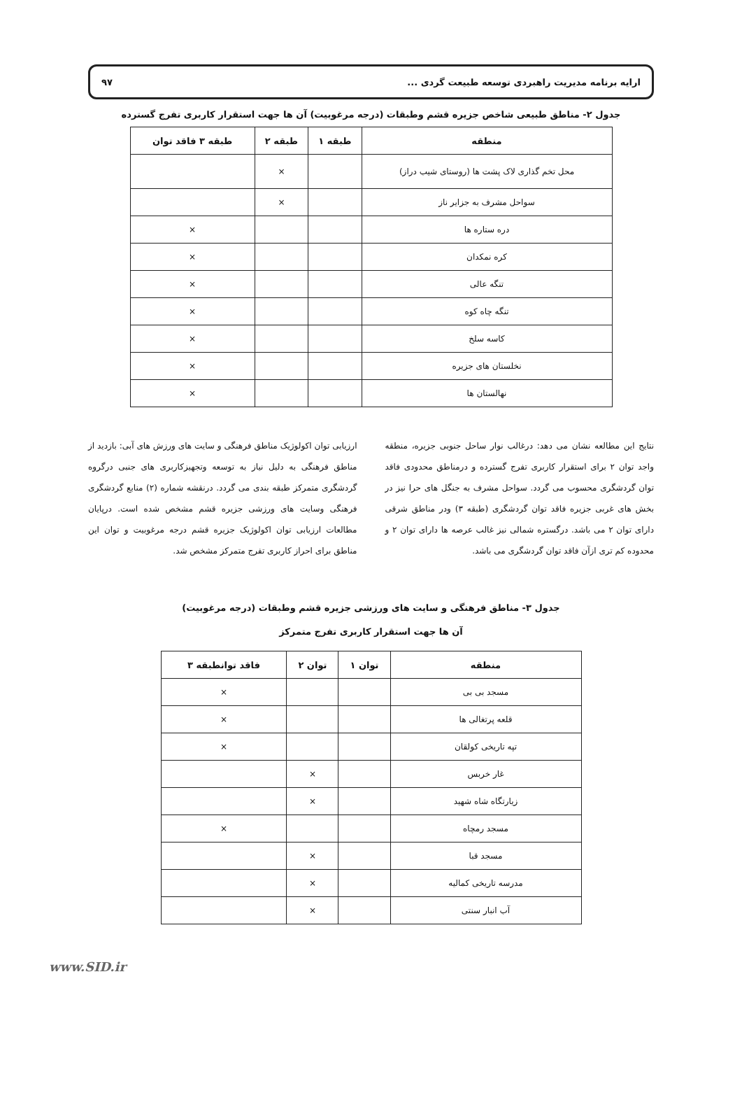ارایه برنامه مدیریت راهبردی توسعه طبیعت گردی ... ۹۷
جدول ۲- مناطق طبیعی شاخص جزیره قشم وطبقات (درجه مرغوبیت) آن ها جهت استقرار کاربری تفرج گسترده
| منطقه | طبقه ۱ | طبقه ۲ | طبقه ۳ فاقد توان |
| --- | --- | --- | --- |
| محل تخم گذاری لاک پشت ها (روستای شیب دراز) | | × | |
| سواحل مشرف به جزایر ناز | | × | |
| دره ستاره ها | | | × |
| کره نمکدان | | | × |
| تنگه عالی | | | × |
| تنگه چاه کوه | | | × |
| کاسه سلخ | | | × |
| نخلستان های جزیره | | | × |
| نهالستان ها | | | × |
نتایج این مطالعه نشان می دهد: درغالب نوار ساحل جنوبی جزیره، منطقه واجد توان ۲ برای استقرار کاربری تفرج گسترده و درمناطق محدودی فاقد توان گردشگری محسوب می گردد. سواحل مشرف به جنگل های حرا نیز در بخش های غربی جزیره فاقد توان گردشگری (طبقه ۳) ودر مناطق شرقی دارای توان ۲ می باشد. درگستره شمالی نیز غالب عرصه ها دارای توان ۲ و محدوده کم تری ازآن فاقد توان گردشگری می باشد.
ارزیابی توان اکولوژیک مناطق فرهنگی و سایت های ورزش های آبی: بازدید از مناطق فرهنگی به دلیل نیاز به توسعه وتجهیزکاربری های جنبی درگروه گردشگری متمرکز طبقه بندی می گردد. درنقشه شماره (۲) منابع گردشگری فرهنگی وسایت های ورزشی جزیره قشم مشخص شده است. درپایان مطالعات ارزیابی توان اکولوژیک جزیره قشم درجه مرغوبیت و توان این مناطق برای احراز کاربری تفرج متمرکز مشخص شد.
جدول ۳- مناطق فرهنگی و سایت های ورزشی جزیره قشم وطبقات (درجه مرغوبیت)
آن ها جهت استقرار کاربری تفرج متمرکز
| منطقه | توان ۱ | توان ۲ | فاقد توانطبقه ۳ |
| --- | --- | --- | --- |
| مسجد بی بی | | | × |
| قلعه پرتغالی ها | | | × |
| تپه تاریخی کولقان | | | × |
| غار خربس | | × | |
| زیارتگاه شاه شهید | | × | |
| مسجد رمچاه | | | × |
| مسجد قبا | | × | |
| مدرسه تاریخی کمالیه | | × | |
| آب انبار سنتی | | × | |
www.SID.ir